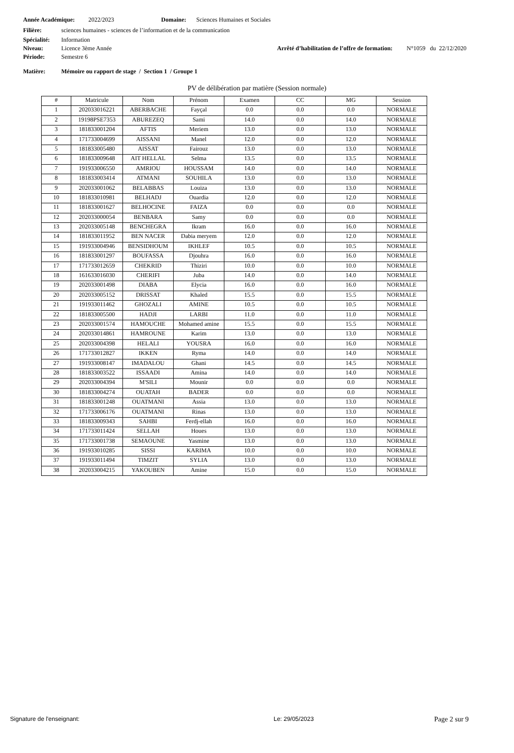Année Académique: 2022/2023 Domaine: Sciences Humaines et Sociales
Filière: sciences humaines - sciences de l’information et de la communication
Spécialité: Information
Niveau: Licence 3ème Année Arrêté d’habilitation de l’offre de formation: N°1059 du 22/12/2020
Période: Semestre 6
Matière: Mémoire ou rapport de stage / Section 1 / Groupe 1
PV de délibération par matière (Session normale)
| # | Matricule | Nom | Prénom | Examen | CC | MG | Session |
| --- | --- | --- | --- | --- | --- | --- | --- |
| 1 | 202033016221 | ABERBACHE | Fayçal | 0.0 | 0.0 | 0.0 | NORMALE |
| 2 | 19198PSE7353 | ABUREZEQ | Sami | 14.0 | 0.0 | 14.0 | NORMALE |
| 3 | 181833001204 | AFTIS | Meriem | 13.0 | 0.0 | 13.0 | NORMALE |
| 4 | 171733004699 | AISSANI | Manel | 12.0 | 0.0 | 12.0 | NORMALE |
| 5 | 181833005480 | AISSAT | Fairouz | 13.0 | 0.0 | 13.0 | NORMALE |
| 6 | 181833009648 | AIT HELLAL | Selma | 13.5 | 0.0 | 13.5 | NORMALE |
| 7 | 191933006550 | AMRIOU | HOUSSAM | 14.0 | 0.0 | 14.0 | NORMALE |
| 8 | 181833003414 | ATMANI | SOUHILA | 13.0 | 0.0 | 13.0 | NORMALE |
| 9 | 202033001062 | BELABBAS | Louiza | 13.0 | 0.0 | 13.0 | NORMALE |
| 10 | 181833010981 | BELHADJ | Ouardia | 12.0 | 0.0 | 12.0 | NORMALE |
| 11 | 181833001627 | BELHOCINE | FAIZA | 0.0 | 0.0 | 0.0 | NORMALE |
| 12 | 202033000054 | BENBARA | Samy | 0.0 | 0.0 | 0.0 | NORMALE |
| 13 | 202033005148 | BENCHEGRA | Ikram | 16.0 | 0.0 | 16.0 | NORMALE |
| 14 | 181833011952 | BEN NACER | Dabia meryem | 12.0 | 0.0 | 12.0 | NORMALE |
| 15 | 191933004946 | BENSIDHOUM | IKHLEF | 10.5 | 0.0 | 10.5 | NORMALE |
| 16 | 181833001297 | BOUFASSA | Djouhra | 16.0 | 0.0 | 16.0 | NORMALE |
| 17 | 171733012659 | CHEKRID | Thiziri | 10.0 | 0.0 | 10.0 | NORMALE |
| 18 | 161633016030 | CHERIFI | Juba | 14.0 | 0.0 | 14.0 | NORMALE |
| 19 | 202033001498 | DIABA | Elycia | 16.0 | 0.0 | 16.0 | NORMALE |
| 20 | 202033005152 | DRISSAT | Khaled | 15.5 | 0.0 | 15.5 | NORMALE |
| 21 | 191933011462 | GHOZALI | AMINE | 10.5 | 0.0 | 10.5 | NORMALE |
| 22 | 181833005500 | HADJI | LARBI | 11.0 | 0.0 | 11.0 | NORMALE |
| 23 | 202033001574 | HAMOUCHE | Mohamed amine | 15.5 | 0.0 | 15.5 | NORMALE |
| 24 | 202033014861 | HAMROUNE | Karim | 13.0 | 0.0 | 13.0 | NORMALE |
| 25 | 202033004398 | HELALI | YOUSRA | 16.0 | 0.0 | 16.0 | NORMALE |
| 26 | 171733012827 | IKKEN | Ryma | 14.0 | 0.0 | 14.0 | NORMALE |
| 27 | 191933008147 | IMADALOU | Ghani | 14.5 | 0.0 | 14.5 | NORMALE |
| 28 | 181833003522 | ISSAADI | Amina | 14.0 | 0.0 | 14.0 | NORMALE |
| 29 | 202033004394 | M'SILI | Mounir | 0.0 | 0.0 | 0.0 | NORMALE |
| 30 | 181833004274 | OUATAH | BADER | 0.0 | 0.0 | 0.0 | NORMALE |
| 31 | 181833001248 | OUATMANI | Assia | 13.0 | 0.0 | 13.0 | NORMALE |
| 32 | 171733006176 | OUATMANI | Rinas | 13.0 | 0.0 | 13.0 | NORMALE |
| 33 | 181833009343 | SAHBI | Ferdj-ellah | 16.0 | 0.0 | 16.0 | NORMALE |
| 34 | 171733011424 | SELLAH | Houes | 13.0 | 0.0 | 13.0 | NORMALE |
| 35 | 171733001738 | SEMAOUNE | Yasmine | 13.0 | 0.0 | 13.0 | NORMALE |
| 36 | 191933010285 | SISSI | KARIMA | 10.0 | 0.0 | 10.0 | NORMALE |
| 37 | 191933011494 | TIMZIT | SYLIA | 13.0 | 0.0 | 13.0 | NORMALE |
| 38 | 202033004215 | YAKOUBEN | Amine | 15.0 | 0.0 | 15.0 | NORMALE |
Signature de l'enseignant: Le: 29/05/2023 Page 2 sur 9